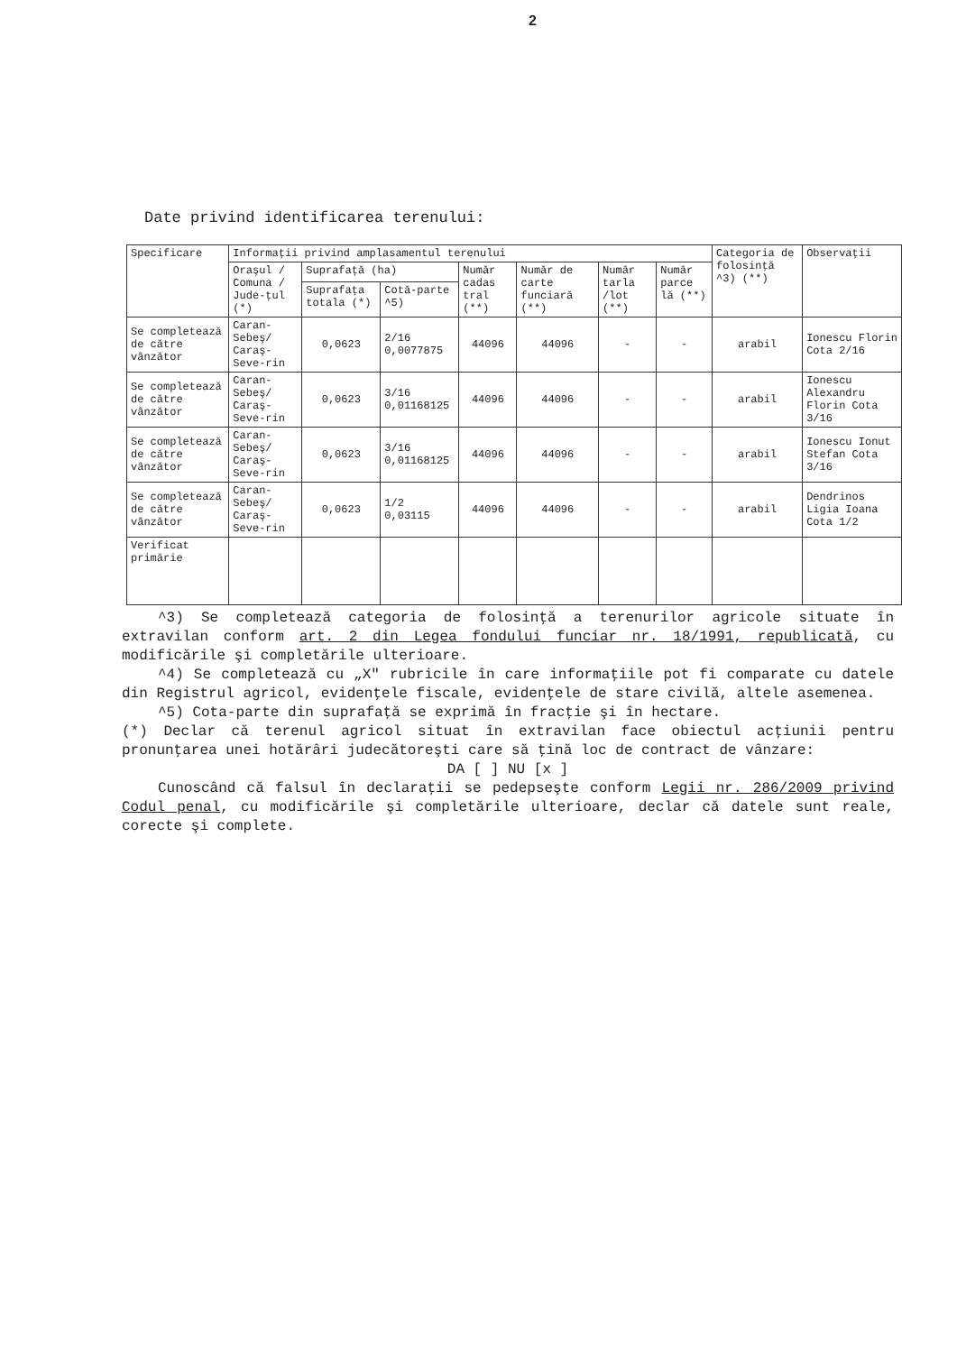2
Date privind identificarea terenului:
| Specificare | Informaţii privind amplasamentul terenului | | | | | | | Categoria de folosinţă ^3) (**) | Observaţii |
| --- | --- | --- | --- | --- | --- | --- | --- | --- | --- |
| | Oraşul / Comuna / Jude-ţul (*) | Suprafaţă (ha) | | Număr cadas tral (**) | Număr de carte funciară (**) | Număr tarla /lot (**) | Număr parce lă (**) | | |
| | | Suprafaţa totala (*) | Cotă-parte ^5) | | | | | | |
| Se completează de către vânzător | Caran-Sebeş/ Caraş-Seve-rin | 0,0623 | 2/16 0,0077875 | 44096 | 44096 | - | - | arabil | Ionescu Florin Cota 2/16 |
| Se completează de către vânzător | Caran-Sebeş/ Caraş-Seve-rin | 0,0623 | 3/16 0,01168125 | 44096 | 44096 | - | - | arabil | Ionescu Alexandru Florin Cota 3/16 |
| Se completează de către vânzător | Caran-Sebeş/ Caraş-Seve-rin | 0,0623 | 3/16 0,01168125 | 44096 | 44096 | - | - | arabil | Ionescu Ionut Stefan Cota 3/16 |
| Se completează de către vânzător | Caran-Sebeş/ Caraş-Seve-rin | 0,0623 | 1/2 0,03115 | 44096 | 44096 | - | - | arabil | Dendrinos Ligia Ioana Cota 1/2 |
| Verificat primărie | | | | | | | | | |
^3) Se completează categoria de folosinţă a terenurilor agricole situate în extravilan conform art. 2 din Legea fondului funciar nr. 18/1991, republicată, cu modificările şi completările ulterioare.
^4) Se completează cu „X" rubricile în care informaţiile pot fi comparate cu datele din Registrul agricol, evidenţele fiscale, evidenţele de stare civilă, altele asemenea.
^5) Cota-parte din suprafaţă se exprimă în fracţie şi în hectare.
(*) Declar că terenul agricol situat în extravilan face obiectul acţiunii pentru pronunţarea unei hotărâri judecătoreşti care să ţină loc de contract de vânzare:
DA [ ] NU [x ]
Cunoscând că falsul în declaraţii se pedepseşte conform Legii nr. 286/2009 privind Codul penal, cu modificările şi completările ulterioare, declar că datele sunt reale, corecte şi complete.